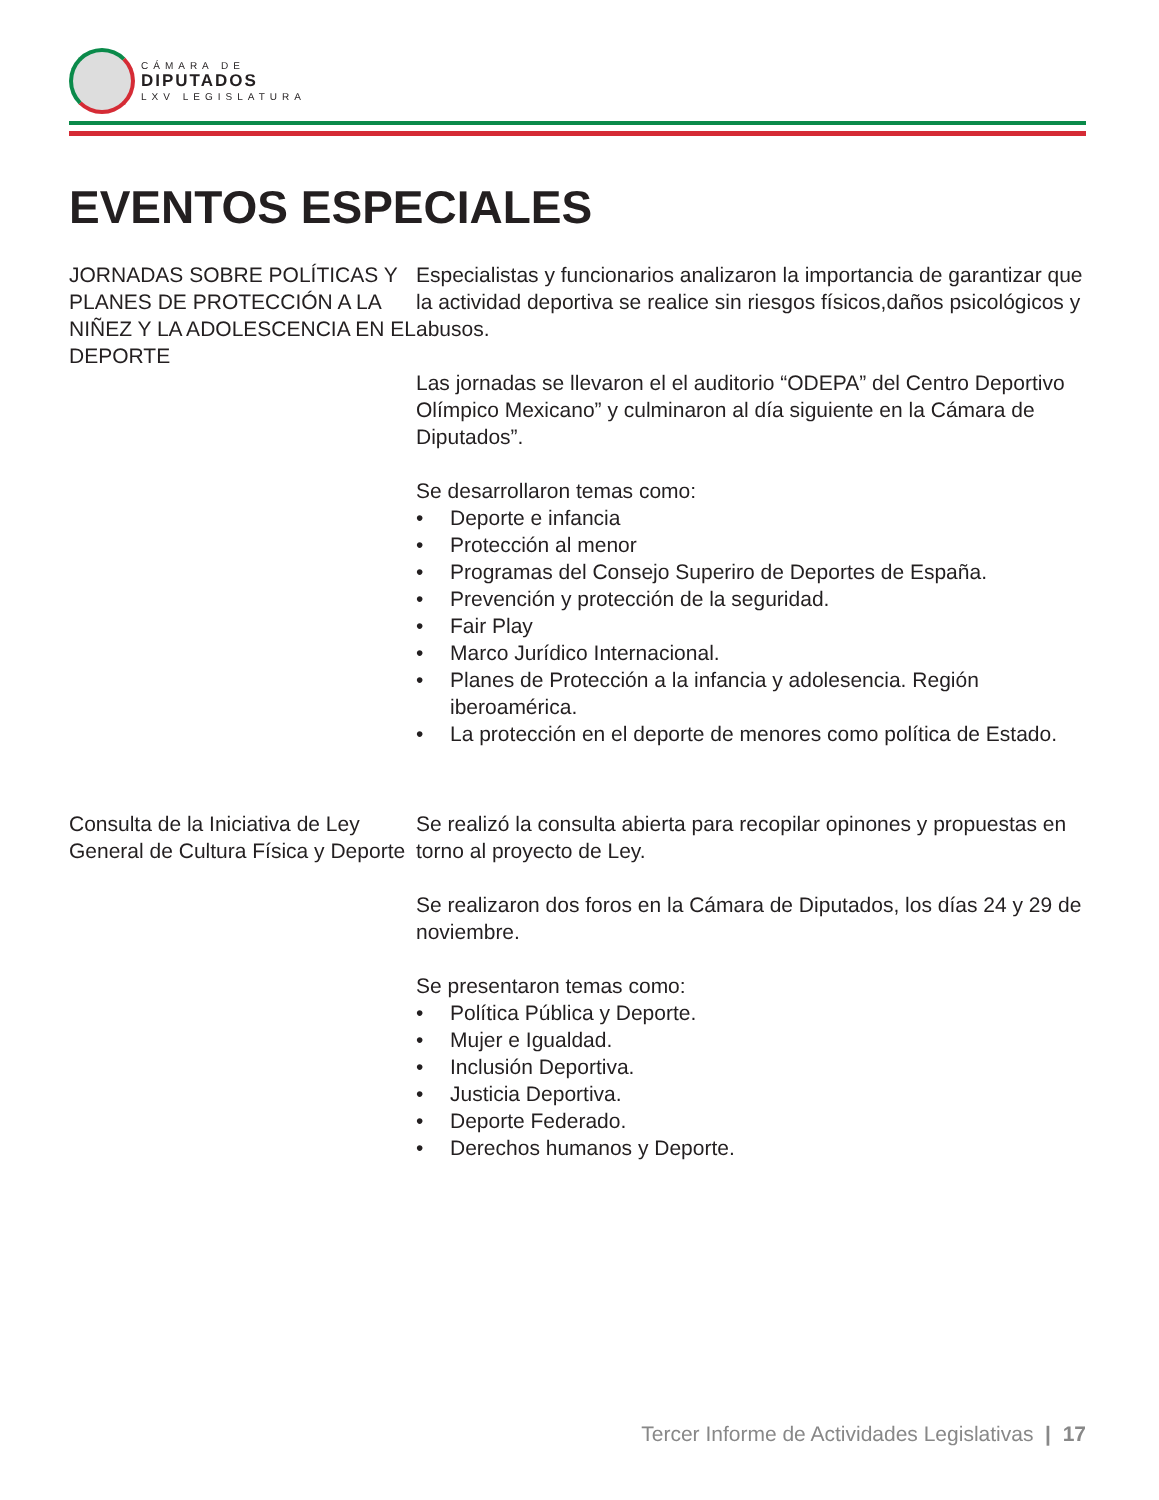CÁMARA DE
DIPUTADOS
LXV LEGISLATURA
EVENTOS ESPECIALES
JORNADAS SOBRE POLÍTICAS Y PLANES DE PROTECCIÓN A LA NIÑEZ Y LA ADOLESCENCIA EN EL DEPORTE
Especialistas y funcionarios analizaron la importancia de garantizar que la actividad deportiva se realice sin riesgos físicos,daños psicológicos y abusos.
Las jornadas se llevaron el el auditorio “ODEPA” del Centro Deportivo Olímpico Mexicano” y culminaron al día siguiente en la Cámara de Diputados”.
Se desarrollaron temas como:
• Deporte e infancia
• Protección al menor
• Programas del Consejo Superiro de Deportes de España.
• Prevención y protección de la seguridad.
• Fair Play
• Marco Jurídico Internacional.
• Planes de Protección a la infancia y adolesencia. Región iberoamérica.
• La protección en el deporte de menores como política de Estado.
Consulta de la Iniciativa de Ley General de Cultura Física y Deporte
Se realizó la consulta abierta para recopilar opinones y propuestas en torno al proyecto de Ley.
Se realizaron dos foros en la Cámara de Diputados, los días 24 y 29 de noviembre.
Se presentaron temas como:
• Política Pública y Deporte.
• Mujer e Igualdad.
• Inclusión Deportiva.
• Justicia Deportiva.
• Deporte Federado.
• Derechos humanos y Deporte.
Tercer Informe de Actividades Legislativas | 17